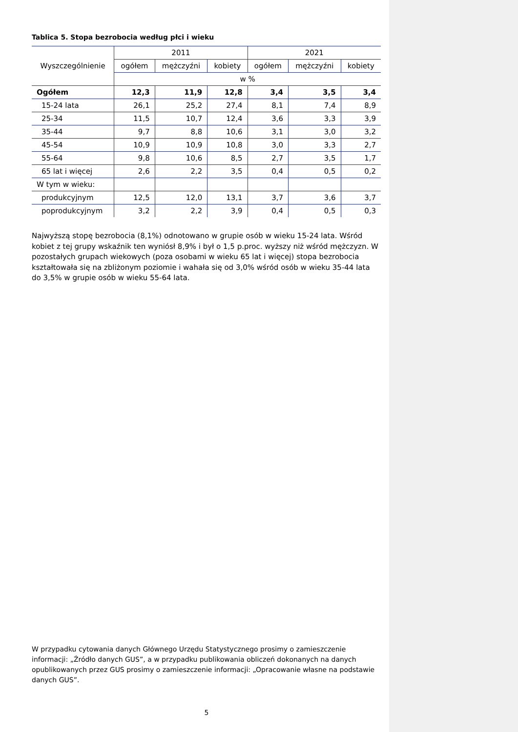Tablica 5. Stopa bezrobocia według płci i wieku
| Wyszczególnienie | 2011 | | | 2021 | | |
| --- | --- | --- | --- | --- | --- | --- |
| | ogółem | mężczyźni | kobiety | ogółem | mężczyźni | kobiety |
| | w % | | | | | |
| Ogółem | 12,3 | 11,9 | 12,8 | 3,4 | 3,5 | 3,4 |
| 15-24 lata | 26,1 | 25,2 | 27,4 | 8,1 | 7,4 | 8,9 |
| 25-34 | 11,5 | 10,7 | 12,4 | 3,6 | 3,3 | 3,9 |
| 35-44 | 9,7 | 8,8 | 10,6 | 3,1 | 3,0 | 3,2 |
| 45-54 | 10,9 | 10,9 | 10,8 | 3,0 | 3,3 | 2,7 |
| 55-64 | 9,8 | 10,6 | 8,5 | 2,7 | 3,5 | 1,7 |
| 65 lat i więcej | 2,6 | 2,2 | 3,5 | 0,4 | 0,5 | 0,2 |
| W tym w wieku: | | | | | | |
| produkcyjnym | 12,5 | 12,0 | 13,1 | 3,7 | 3,6 | 3,7 |
| poprodukcyjnym | 3,2 | 2,2 | 3,9 | 0,4 | 0,5 | 0,3 |
Najwyższą stopę bezrobocia (8,1%) odnotowano w grupie osób w wieku 15-24 lata. Wśród kobiet z tej grupy wskaźnik ten wyniósł 8,9% i był o 1,5 p.proc. wyższy niż wśród mężczyzn. W pozostałych grupach wiekowych (poza osobami w wieku 65 lat i więcej) stopa bezrobocia kształtowała się na zbliżonym poziomie i wahała się od 3,0% wśród osób w wieku 35-44 lata do 3,5% w grupie osób w wieku 55-64 lata.
W przypadku cytowania danych Głównego Urzędu Statystycznego prosimy o zamieszczenie informacji: „Źródło danych GUS”, a w przypadku publikowania obliczeń dokonanych na danych opublikowanych przez GUS prosimy o zamieszczenie informacji: „Opracowanie własne na podstawie danych GUS”.
5